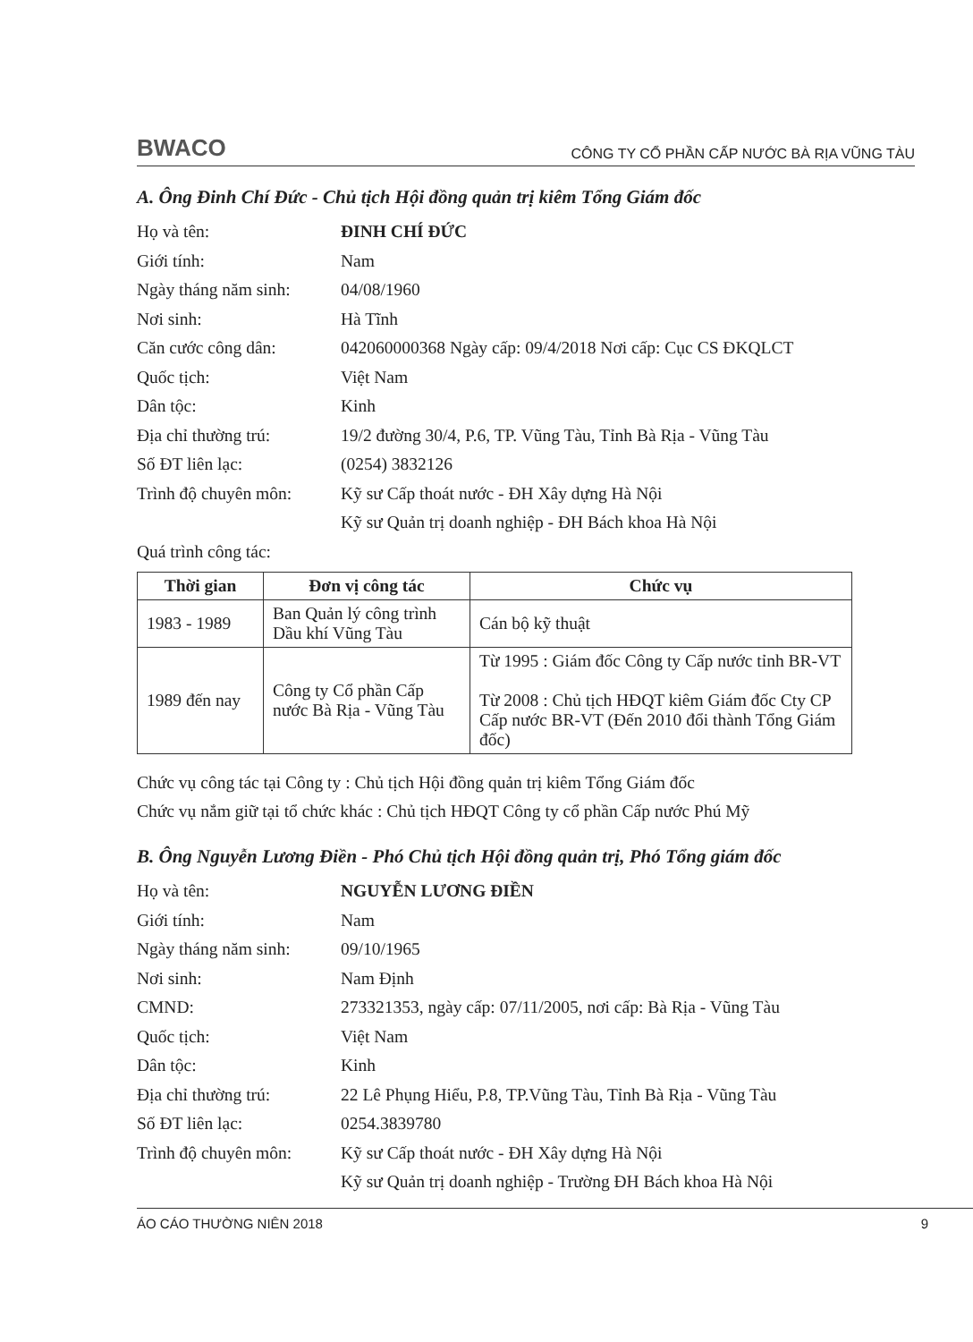BWACO CÔNG TY CỔ PHẦN CẤP NƯỚC BÀ RỊA VŨNG TÀU
A. Ông Đinh Chí Đức - Chủ tịch Hội đồng quản trị kiêm Tổng Giám đốc
Họ và tên: ĐINH CHÍ ĐỨC
Giới tính: Nam
Ngày tháng năm sinh: 04/08/1960
Nơi sinh: Hà Tĩnh
Căn cước công dân: 042060000368 Ngày cấp: 09/4/2018 Nơi cấp: Cục CS ĐKQLCT
Quốc tịch: Việt Nam
Dân tộc: Kinh
Địa chỉ thường trú: 19/2 đường 30/4, P.6, TP. Vũng Tàu, Tỉnh Bà Rịa - Vũng Tàu
Số ĐT liên lạc: (0254) 3832126
Trình độ chuyên môn: Kỹ sư Cấp thoát nước - ĐH Xây dựng Hà Nội
Kỹ sư Quản trị doanh nghiệp - ĐH Bách khoa Hà Nội
Quá trình công tác:
| Thời gian | Đơn vị công tác | Chức vụ |
| --- | --- | --- |
| 1983 - 1989 | Ban Quản lý công trình Dầu khí Vũng Tàu | Cán bộ kỹ thuật |
| 1989 đến nay | Công ty Cổ phần Cấp nước Bà Rịa - Vũng Tàu | Từ 1995 : Giám đốc Công ty Cấp nước tỉnh BR-VT Từ 2008 : Chủ tịch HĐQT kiêm Giám đốc Cty CP Cấp nước BR-VT (Đến 2010 đổi thành Tổng Giám đốc) |
Chức vụ công tác tại Công ty : Chủ tịch Hội đồng quản trị kiêm Tổng Giám đốc
Chức vụ nắm giữ tại tổ chức khác : Chủ tịch HĐQT Công ty cổ phần Cấp nước Phú Mỹ
B. Ông Nguyễn Lương Điền - Phó Chủ tịch Hội đồng quản trị, Phó Tổng giám đốc
Họ và tên: NGUYỄN LƯƠNG ĐIỀN
Giới tính: Nam
Ngày tháng năm sinh: 09/10/1965
Nơi sinh: Nam Định
CMND: 273321353, ngày cấp: 07/11/2005, nơi cấp: Bà Rịa - Vũng Tàu
Quốc tịch: Việt Nam
Dân tộc: Kinh
Địa chỉ thường trú: 22 Lê Phụng Hiểu, P.8, TP.Vũng Tàu, Tỉnh Bà Rịa - Vũng Tàu
Số ĐT liên lạc: 0254.3839780
Trình độ chuyên môn: Kỹ sư Cấp thoát nước - ĐH Xây dựng Hà Nội
Kỹ sư Quản trị doanh nghiệp - Trường ĐH Bách khoa Hà Nội
ÁO CÁO THƯỜNG NIÊN 2018 9